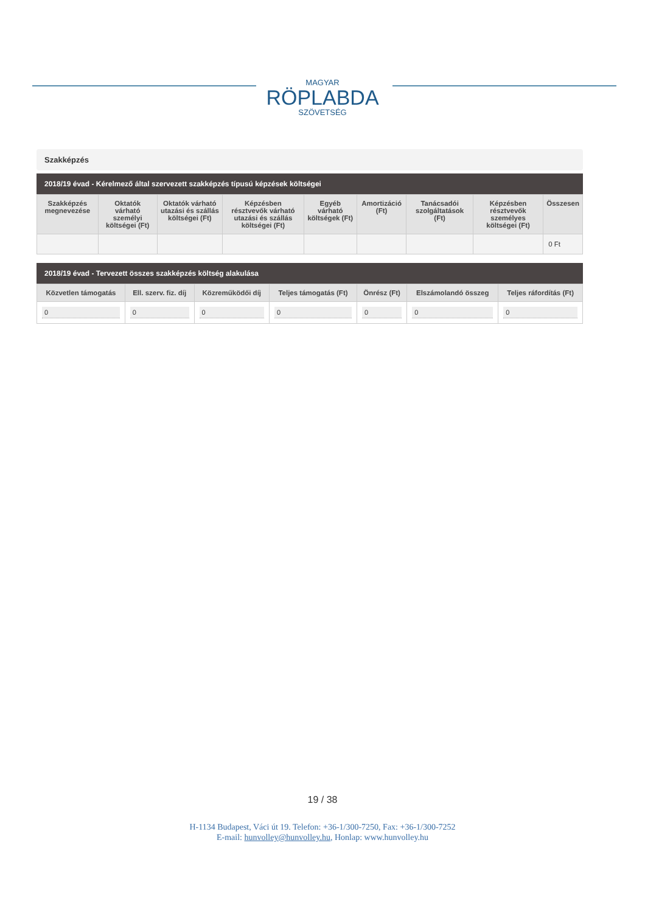MAGYAR
RÖPLABDA
SZÖVETSÉG
Szakképzés
2018/19 évad - Kérelmező által szervezett szakképzés típusú képzések költségei
| Szakképzés megnevezése | Oktatók várható személyi költségei (Ft) | Oktatók várható utazási és szállás költségei (Ft) | Képzésben résztvevők várható utazási és szállás költségei (Ft) | Egyéb várható költségek (Ft) | Amortizáció (Ft) | Tanácsadói szolgáltatások (Ft) | Képzésben résztvevők személyes költségei (Ft) | Összesen |
| --- | --- | --- | --- | --- | --- | --- | --- | --- |
| | | | | | | | | 0 Ft |
2018/19 évad - Tervezett összes szakképzés költség alakulása
| Közvetlen támogatás | Ell. szerv. fiz. díj | Közreműködői díj | Teljes támogatás (Ft) | Önrész (Ft) | Elszámolandó összeg | Teljes ráfordítás (Ft) |
| --- | --- | --- | --- | --- | --- | --- |
| 0 | 0 | 0 | 0 | 0 | 0 | 0 |
19 / 38
H-1134 Budapest, Váci út 19. Telefon: +36-1/300-7250, Fax: +36-1/300-7252
E-mail: hunvolley@hunvolley.hu, Honlap: www.hunvolley.hu